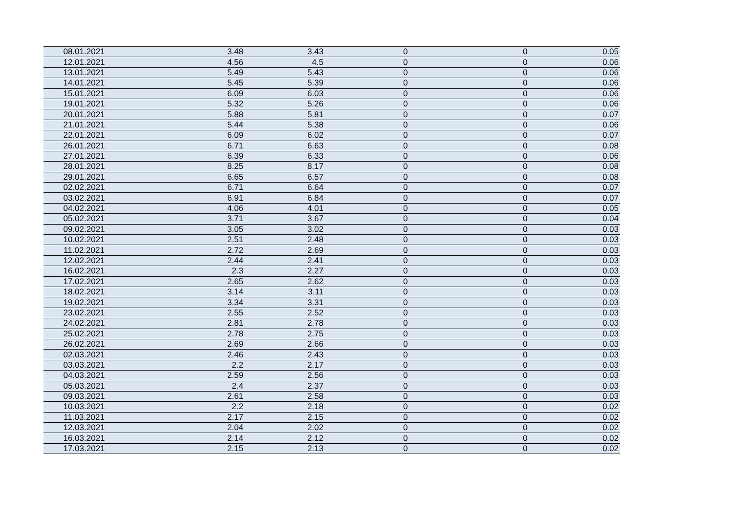| 08.01.2021 | 3.48 | 3.43 | 0 | 0 | 0.05 |
| 12.01.2021 | 4.56 | 4.5 | 0 | 0 | 0.06 |
| 13.01.2021 | 5.49 | 5.43 | 0 | 0 | 0.06 |
| 14.01.2021 | 5.45 | 5.39 | 0 | 0 | 0.06 |
| 15.01.2021 | 6.09 | 6.03 | 0 | 0 | 0.06 |
| 19.01.2021 | 5.32 | 5.26 | 0 | 0 | 0.06 |
| 20.01.2021 | 5.88 | 5.81 | 0 | 0 | 0.07 |
| 21.01.2021 | 5.44 | 5.38 | 0 | 0 | 0.06 |
| 22.01.2021 | 6.09 | 6.02 | 0 | 0 | 0.07 |
| 26.01.2021 | 6.71 | 6.63 | 0 | 0 | 0.08 |
| 27.01.2021 | 6.39 | 6.33 | 0 | 0 | 0.06 |
| 28.01.2021 | 8.25 | 8.17 | 0 | 0 | 0.08 |
| 29.01.2021 | 6.65 | 6.57 | 0 | 0 | 0.08 |
| 02.02.2021 | 6.71 | 6.64 | 0 | 0 | 0.07 |
| 03.02.2021 | 6.91 | 6.84 | 0 | 0 | 0.07 |
| 04.02.2021 | 4.06 | 4.01 | 0 | 0 | 0.05 |
| 05.02.2021 | 3.71 | 3.67 | 0 | 0 | 0.04 |
| 09.02.2021 | 3.05 | 3.02 | 0 | 0 | 0.03 |
| 10.02.2021 | 2.51 | 2.48 | 0 | 0 | 0.03 |
| 11.02.2021 | 2.72 | 2.69 | 0 | 0 | 0.03 |
| 12.02.2021 | 2.44 | 2.41 | 0 | 0 | 0.03 |
| 16.02.2021 | 2.3 | 2.27 | 0 | 0 | 0.03 |
| 17.02.2021 | 2.65 | 2.62 | 0 | 0 | 0.03 |
| 18.02.2021 | 3.14 | 3.11 | 0 | 0 | 0.03 |
| 19.02.2021 | 3.34 | 3.31 | 0 | 0 | 0.03 |
| 23.02.2021 | 2.55 | 2.52 | 0 | 0 | 0.03 |
| 24.02.2021 | 2.81 | 2.78 | 0 | 0 | 0.03 |
| 25.02.2021 | 2.78 | 2.75 | 0 | 0 | 0.03 |
| 26.02.2021 | 2.69 | 2.66 | 0 | 0 | 0.03 |
| 02.03.2021 | 2.46 | 2.43 | 0 | 0 | 0.03 |
| 03.03.2021 | 2.2 | 2.17 | 0 | 0 | 0.03 |
| 04.03.2021 | 2.59 | 2.56 | 0 | 0 | 0.03 |
| 05.03.2021 | 2.4 | 2.37 | 0 | 0 | 0.03 |
| 09.03.2021 | 2.61 | 2.58 | 0 | 0 | 0.03 |
| 10.03.2021 | 2.2 | 2.18 | 0 | 0 | 0.02 |
| 11.03.2021 | 2.17 | 2.15 | 0 | 0 | 0.02 |
| 12.03.2021 | 2.04 | 2.02 | 0 | 0 | 0.02 |
| 16.03.2021 | 2.14 | 2.12 | 0 | 0 | 0.02 |
| 17.03.2021 | 2.15 | 2.13 | 0 | 0 | 0.02 |